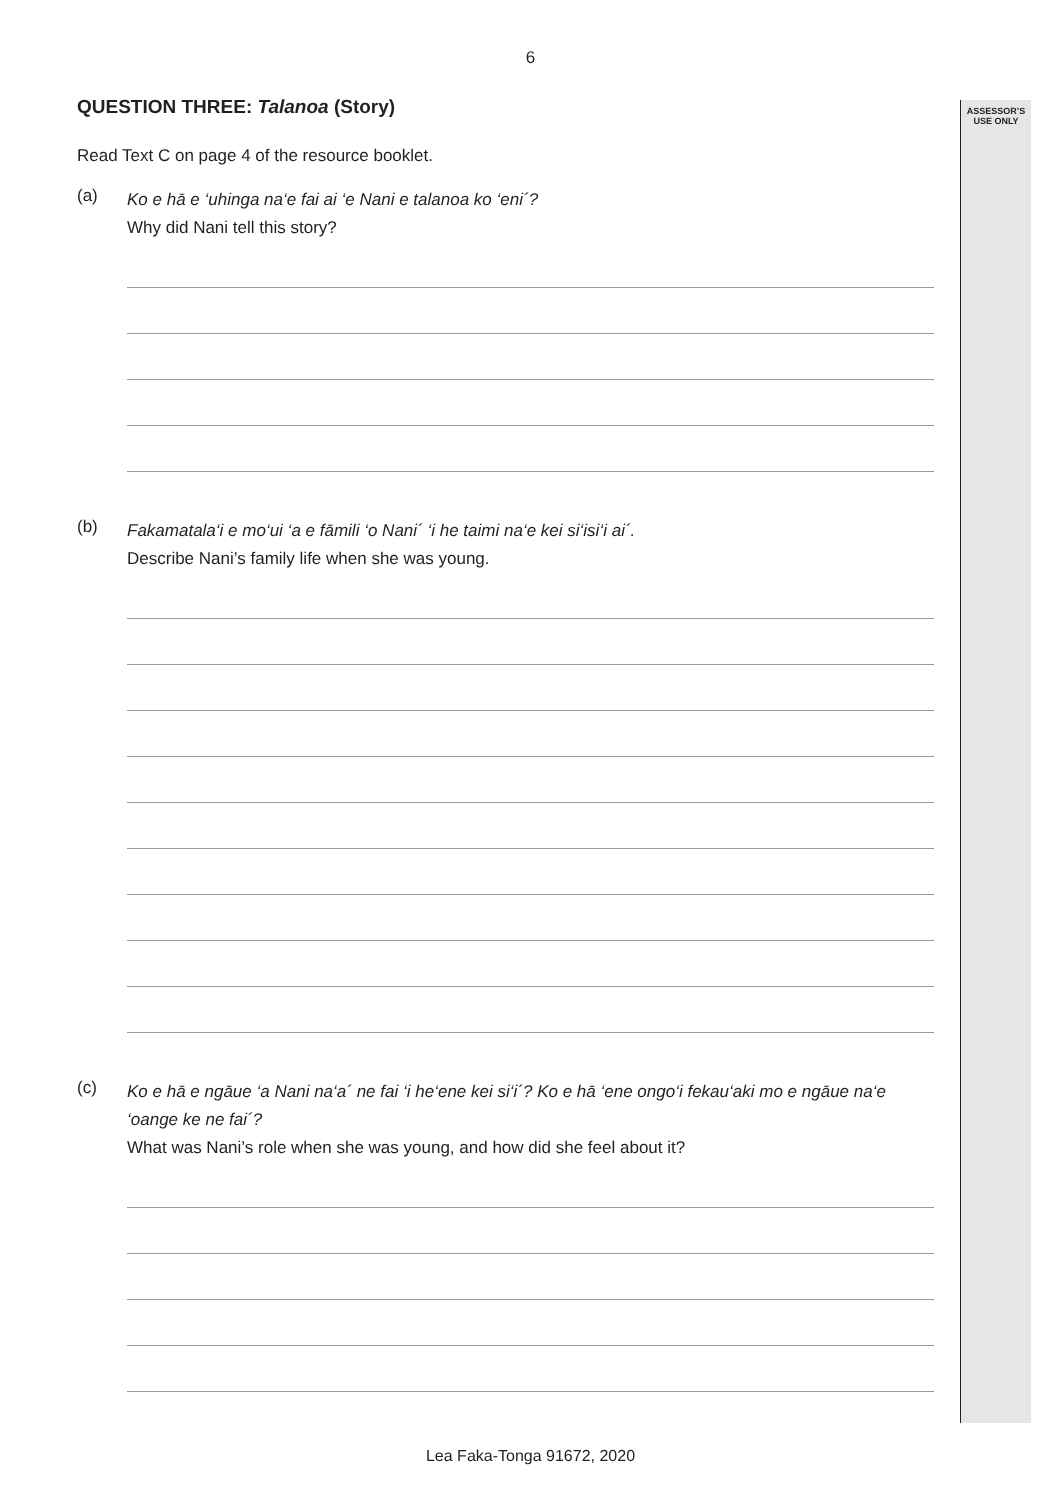6
ASSESSOR’S
USE ONLY
QUESTION THREE: Talanoa (Story)
Read Text C on page 4 of the resource booklet.
(a)
Ko e hā e ‘uhinga na‘e fai ai ‘e Nani e talanoa ko ‘eni´?
Why did Nani tell this story?
(b)
Fakamatala‘i e mo‘ui ‘a e fāmili ‘o Nani´ ‘i he taimi na‘e kei si‘isi‘i ai´.
Describe Nani’s family life when she was young.
(c)
Ko e hā e ngāue ‘a Nani na‘a´ ne fai ‘i he‘ene kei si‘i´? Ko e hā ‘ene ongo‘i fekau‘aki mo e ngāue na‘e ‘oange ke ne fai´?
What was Nani’s role when she was young, and how did she feel about it?
Lea Faka-Tonga 91672, 2020